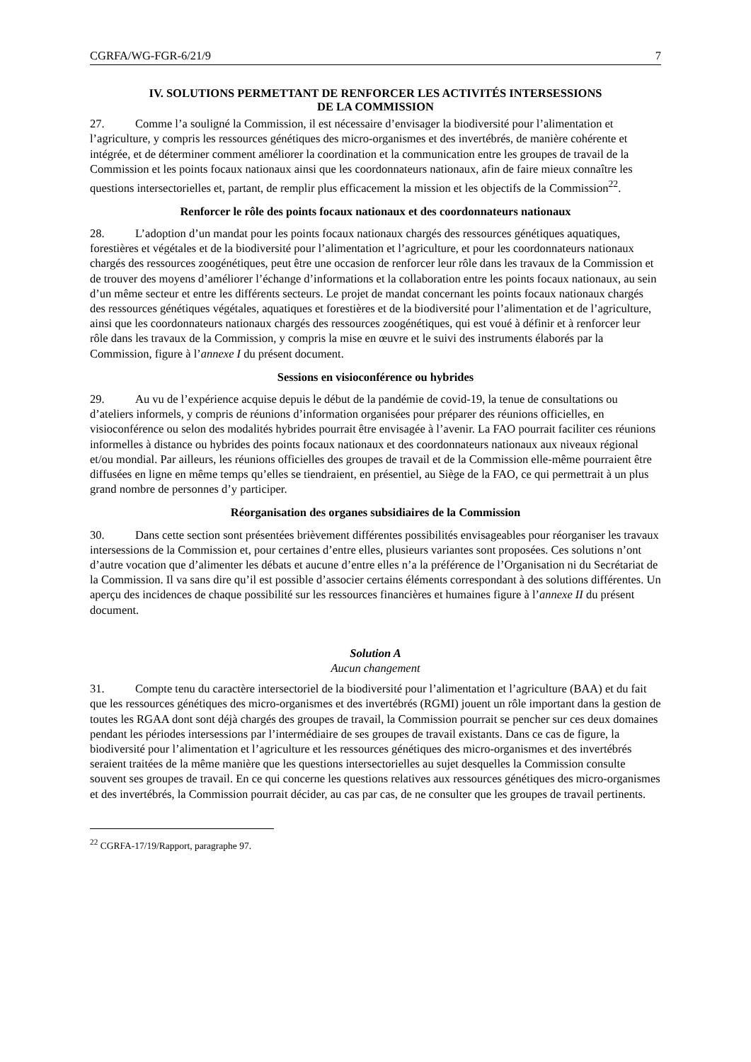CGRFA/WG-FGR-6/21/9 7
IV. SOLUTIONS PERMETTANT DE RENFORCER LES ACTIVITÉS INTERSESSIONS
DE LA COMMISSION
27. Comme l’a souligné la Commission, il est nécessaire d’envisager la biodiversité pour l’alimentation et l’agriculture, y compris les ressources génétiques des micro-organismes et des invertébrés, de manière cohérente et intégrée, et de déterminer comment améliorer la coordination et la communication entre les groupes de travail de la Commission et les points focaux nationaux ainsi que les coordonnateurs nationaux, afin de faire mieux connaître les questions intersectorielles et, partant, de remplir plus efficacement la mission et les objectifs de la Commission<sup>22</sup>.
Renforcer le rôle des points focaux nationaux et des coordonnateurs nationaux
28. L’adoption d’un mandat pour les points focaux nationaux chargés des ressources génétiques aquatiques, forestières et végétales et de la biodiversité pour l’alimentation et l’agriculture, et pour les coordonnateurs nationaux chargés des ressources zoogénétiques, peut être une occasion de renforcer leur rôle dans les travaux de la Commission et de trouver des moyens d’améliorer l’échange d’informations et la collaboration entre les points focaux nationaux, au sein d’un même secteur et entre les différents secteurs. Le projet de mandat concernant les points focaux nationaux chargés des ressources génétiques végétales, aquatiques et forestières et de la biodiversité pour l’alimentation et de l’agriculture, ainsi que les coordonnateurs nationaux chargés des ressources zoogénétiques, qui est voué à définir et à renforcer leur rôle dans les travaux de la Commission, y compris la mise en œuvre et le suivi des instruments élaborés par la Commission, figure à l’annexe I du présent document.
Sessions en visioconférence ou hybrides
29. Au vu de l’expérience acquise depuis le début de la pandémie de covid-19, la tenue de consultations ou d’ateliers informels, y compris de réunions d’information organisées pour préparer des réunions officielles, en visioconférence ou selon des modalités hybrides pourrait être envisagée à l’avenir. La FAO pourrait faciliter ces réunions informelles à distance ou hybrides des points focaux nationaux et des coordonnateurs nationaux aux niveaux régional et/ou mondial. Par ailleurs, les réunions officielles des groupes de travail et de la Commission elle-même pourraient être diffusées en ligne en même temps qu’elles se tiendraient, en présentiel, au Siège de la FAO, ce qui permettrait à un plus grand nombre de personnes d’y participer.
Réorganisation des organes subsidiaires de la Commission
30. Dans cette section sont présentées brièvement différentes possibilités envisageables pour réorganiser les travaux intersessions de la Commission et, pour certaines d’entre elles, plusieurs variantes sont proposées. Ces solutions n’ont d’autre vocation que d’alimenter les débats et aucune d’entre elles n’a la préférence de l’Organisation ni du Secrétariat de la Commission. Il va sans dire qu’il est possible d’associer certains éléments correspondant à des solutions différentes. Un aperçu des incidences de chaque possibilité sur les ressources financières et humaines figure à l’annexe II du présent document.
Solution A
Aucun changement
31. Compte tenu du caractère intersectoriel de la biodiversité pour l’alimentation et l’agriculture (BAA) et du fait que les ressources génétiques des micro-organismes et des invertébrés (RGMI) jouent un rôle important dans la gestion de toutes les RGAA dont sont déjà chargés des groupes de travail, la Commission pourrait se pencher sur ces deux domaines pendant les périodes intersessions par l’intermédiaire de ses groupes de travail existants. Dans ce cas de figure, la biodiversité pour l’alimentation et l’agriculture et les ressources génétiques des micro-organismes et des invertébrés seraient traitées de la même manière que les questions intersectorielles au sujet desquelles la Commission consulte souvent ses groupes de travail. En ce qui concerne les questions relatives aux ressources génétiques des micro-organismes et des invertébrés, la Commission pourrait décider, au cas par cas, de ne consulter que les groupes de travail pertinents.
<sup>22</sup> CGRFA-17/19/Rapport, paragraphe 97.